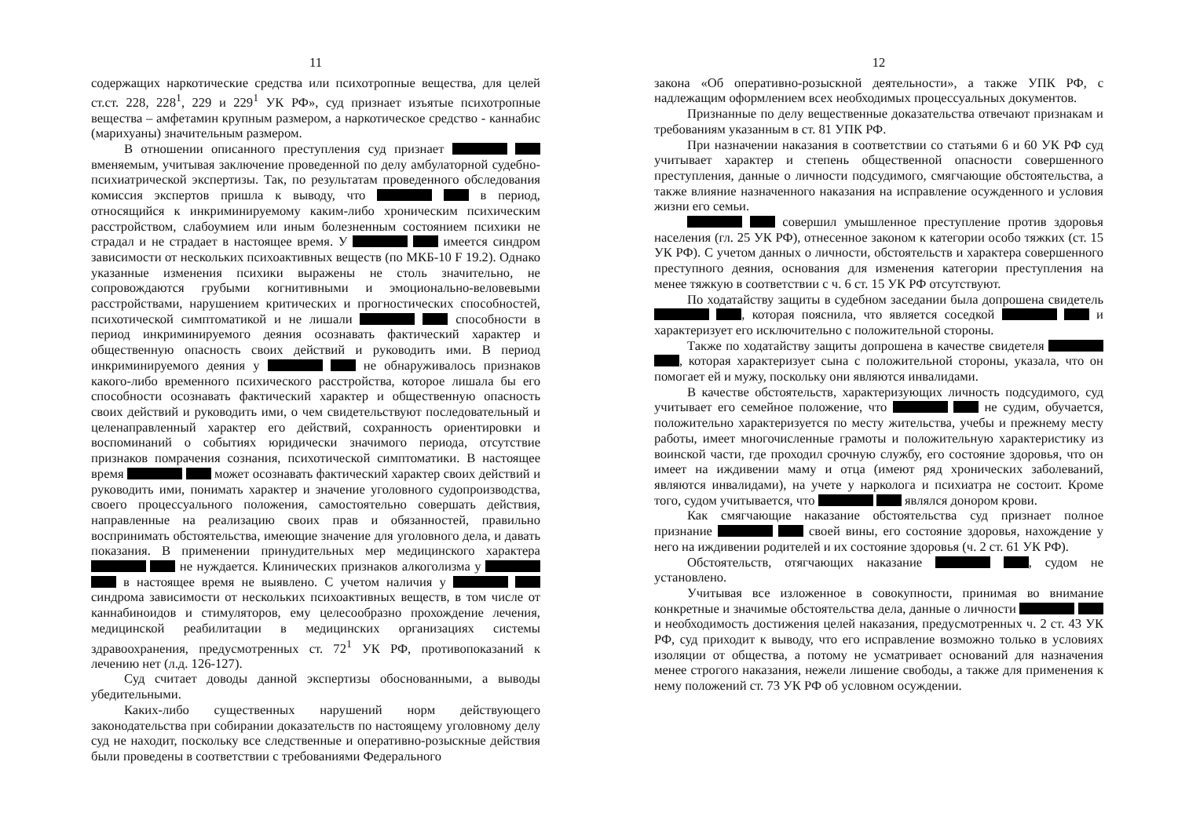11
содержащих наркотические средства или психотропные вещества, для целей ст.ст. 228, 228<sup>1</sup>, 229 и 229<sup>1</sup> УК РФ», суд признает изъятые психотропные вещества – амфетамин крупным размером, а наркотическое средство - каннабис (марихуаны) значительным размером.
В отношении описанного преступления суд признает вменяемым, учитывая заключение проведенной по делу амбулаторной судебно-психиатрической экспертизы. Так, по результатам проведенного обследования комиссия экспертов пришла к выводу, что в период, относящийся к инкриминируемому каким-либо хроническим психическим расстройством, слабоумием или иным болезненным состоянием психики не страдал и не страдает в настоящее время. У имеется синдром зависимости от нескольких психоактивных веществ (по МКБ-10 F 19.2). Однако указанные изменения психики выражены не столь значительно, не сопровождаются грубыми когнитивными и эмоционально-веловевыми расстройствами, нарушением критических и прогностических способностей, психотической симптоматикой и не лишали способности в период инкриминируемого деяния осознавать фактический характер и общественную опасность своих действий и руководить ими. В период инкриминируемого деяния у не обнаруживалось признаков какого-либо временного психического расстройства, которое лишала бы его способности осознавать фактический характер и общественную опасность своих действий и руководить ими, о чем свидетельствуют последовательный и целенаправленный характер его действий, сохранность ориентировки и воспоминаний о событиях юридически значимого периода, отсутствие признаков помрачения сознания, психотической симптоматики. В настоящее время может осознавать фактический характер своих действий и руководить ими, понимать характер и значение уголовного судопроизводства, своего процессуального положения, самостоятельно совершать действия, направленные на реализацию своих прав и обязанностей, правильно воспринимать обстоятельства, имеющие значение для уголовного дела, и давать показания. В применении принудительных мер медицинского характера не нуждается. Клинических признаков алкоголизма у в настоящее время не выявлено. С учетом наличия у синдрома зависимости от нескольких психоактивных веществ, в том числе от каннабиноидов и стимуляторов, ему целесообразно прохождение лечения, медицинской реабилитации в медицинских организациях системы здравоохранения, предусмотренных ст. 72<sup>1</sup> УК РФ, противопоказаний к лечению нет (л.д. 126-127).
Суд считает доводы данной экспертизы обоснованными, а выводы убедительными.
Каких-либо существенных нарушений норм действующего законодательства при собирании доказательств по настоящему уголовному делу суд не находит, поскольку все следственные и оперативно-розыскные действия были проведены в соответствии с требованиями Федерального
12
закона «Об оперативно-розыскной деятельности», а также УПК РФ, с надлежащим оформлением всех необходимых процессуальных документов.
Признанные по делу вещественные доказательства отвечают признакам и требованиям указанным в ст. 81 УПК РФ.
При назначении наказания в соответствии со статьями 6 и 60 УК РФ суд учитывает характер и степень общественной опасности совершенного преступления, данные о личности подсудимого, смягчающие обстоятельства, а также влияние назначенного наказания на исправление осужденного и условия жизни его семьи.
совершил умышленное преступление против здоровья населения (гл. 25 УК РФ), отнесенное законом к категории особо тяжких (ст. 15 УК РФ). С учетом данных о личности, обстоятельств и характера совершенного преступного деяния, основания для изменения категории преступления на менее тяжкую в соответствии с ч. 6 ст. 15 УК РФ отсутствуют.
По ходатайству защиты в судебном заседании была допрошена свидетель , которая пояснила, что является соседкой и характеризует его исключительно с положительной стороны.
Также по ходатайству защиты допрошена в качестве свидетеля , которая характеризует сына с положительной стороны, указала, что он помогает ей и мужу, поскольку они являются инвалидами.
В качестве обстоятельств, характеризующих личность подсудимого, суд учитывает его семейное положение, что не судим, обучается, положительно характеризуется по месту жительства, учебы и прежнему месту работы, имеет многочисленные грамоты и положительную характеристику из воинской части, где проходил срочную службу, его состояние здоровья, что он имеет на иждивении маму и отца (имеют ряд хронических заболеваний, являются инвалидами), на учете у нарколога и психиатра не состоит. Кроме того, судом учитывается, что являлся донором крови.
Как смягчающие наказание обстоятельства суд признает полное признание своей вины, его состояние здоровья, нахождение у него на иждивении родителей и их состояние здоровья (ч. 2 ст. 61 УК РФ).
Обстоятельств, отягчающих наказание , судом не установлено.
Учитывая все изложенное в совокупности, принимая во внимание конкретные и значимые обстоятельства дела, данные о личности и необходимость достижения целей наказания, предусмотренных ч. 2 ст. 43 УК РФ, суд приходит к выводу, что его исправление возможно только в условиях изоляции от общества, а потому не усматривает оснований для назначения менее строгого наказания, нежели лишение свободы, а также для применения к нему положений ст. 73 УК РФ об условном осуждении.